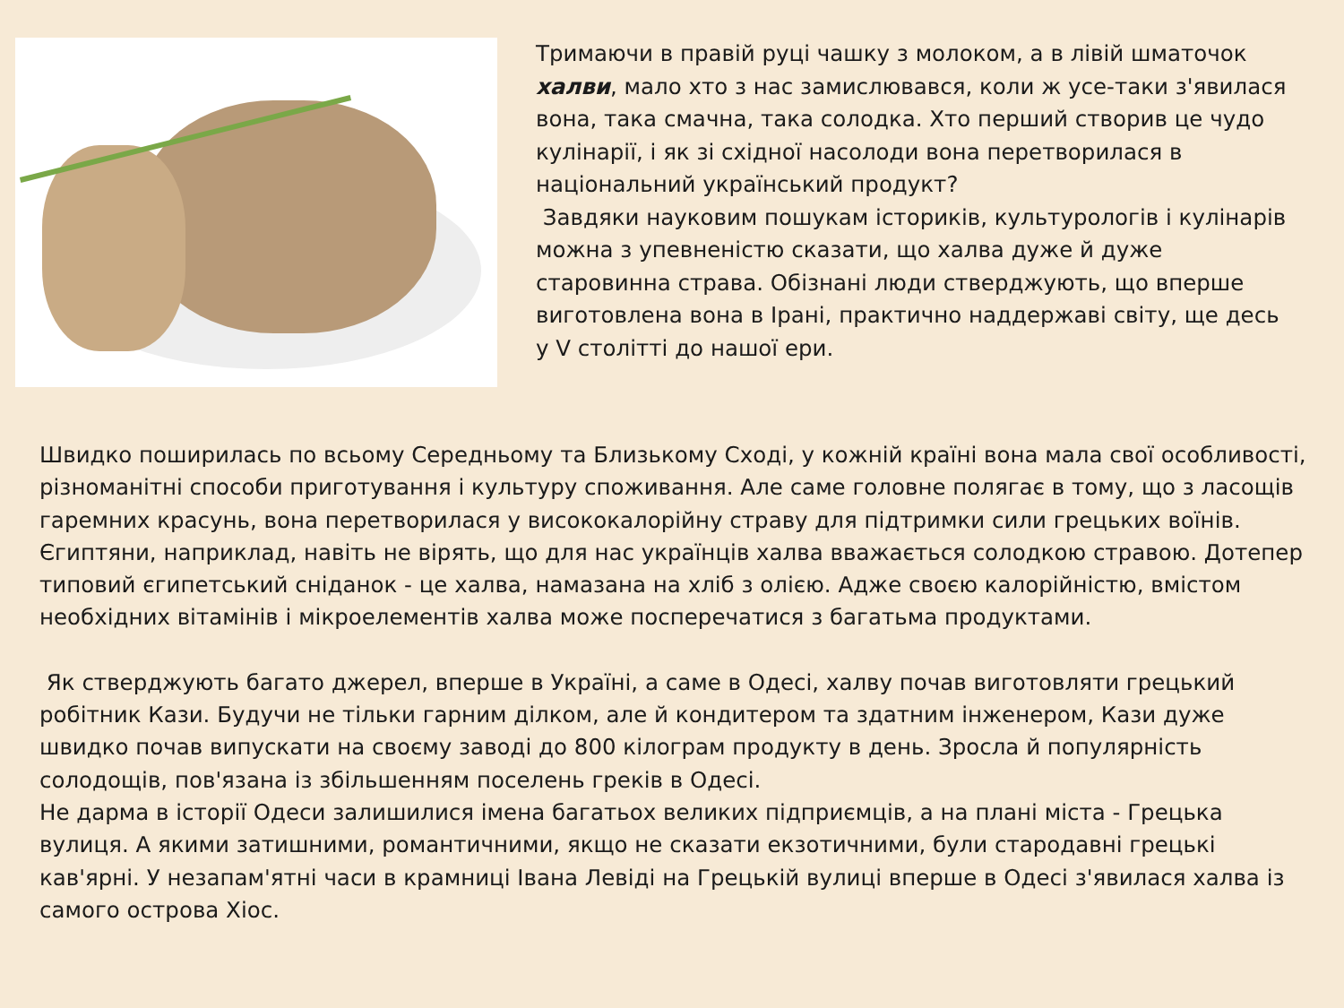Тримаючи в правій руці чашку з молоком, а в лівій шматочок халви, мало хто з нас замислювався, коли ж усе-таки з'явилася вона, така смачна, така солодка. Хто перший створив це чудо кулінарії, і як зі східної насолоди вона перетворилася в національний український продукт?
Завдяки науковим пошукам істориків, культурологів і кулінарів можна з упевненістю сказати, що халва дуже й дуже старовинна страва. Обізнані люди стверджують, що вперше виготовлена вона в Ірані, практично наддержаві світу, ще десь у V столітті до нашої ери.
Швидко поширилась по всьому Середньому та Близькому Сході, у кожній країні вона мала свої особливості, різноманітні способи приготування і культуру споживання. Але саме головне полягає в тому, що з ласощів гаремних красунь, вона перетворилася у висококалорійну страву для підтримки сили грецьких воїнів. Єгиптяни, наприклад, навіть не вірять, що для нас українців халва вважається солодкою стравою. Дотепер типовий єгипетський сніданок - це халва, намазана на хліб з олією. Адже своєю калорійністю, вмістом необхідних вітамінів і мікроелементів халва може посперечатися з багатьма продуктами.
Як стверджують багато джерел, вперше в Україні, а саме в Одесі, халву почав виготовляти грецький робітник Кази. Будучи не тільки гарним ділком, але й кондитером та здатним інженером, Кази дуже швидко почав випускати на своєму заводі до 800 кілограм продукту в день. Зросла й популярність солодощів, пов'язана із збільшенням поселень греків в Одесі.
Не дарма в історії Одеси залишилися імена багатьох великих підприємців, а на плані міста - Грецька вулиця. А якими затишними, романтичними, якщо не сказати екзотичними, були стародавні грецькі кав'ярні. У незапам'ятні часи в крамниці Івана Левіді на Грецькій вулиці вперше в Одесі з'явилася халва із самого острова Хіос.